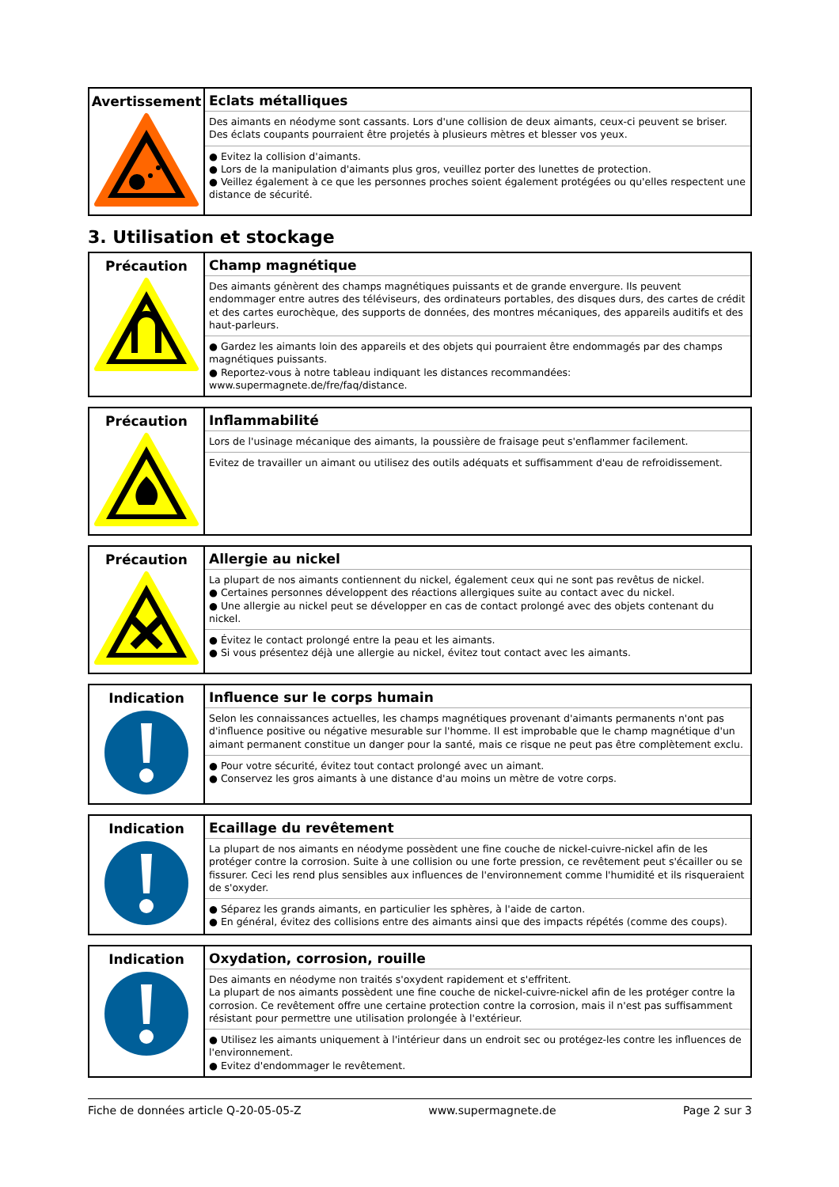| Avertissement | Eclats métalliques Des aimants en néodyme sont cassants. Lors d'une collision de deux aimants, ceux-ci peuvent se briser. Des éclats coupants pourraient être projetés à plusieurs mètres et blesser vos yeux. ● Evitez la collision d'aimants. ● Lors de la manipulation d'aimants plus gros, veuillez porter des lunettes de protection. ● Veillez également à ce que les personnes proches soient également protégées ou qu'elles respectent une distance de sécurité. |
3. Utilisation et stockage
| Précaution | Champ magnétique Des aimants génèrent des champs magnétiques puissants et de grande envergure. Ils peuvent endommager entre autres des téléviseurs, des ordinateurs portables, des disques durs, des cartes de crédit et des cartes eurochèque, des supports de données, des montres mécaniques, des appareils auditifs et des haut-parleurs. ● Gardez les aimants loin des appareils et des objets qui pourraient être endommagés par des champs magnétiques puissants. ● Reportez-vous à notre tableau indiquant les distances recommandées: www.supermagnete.de/fre/faq/distance. |
| Précaution | Inflammabilité Lors de l'usinage mécanique des aimants, la poussière de fraisage peut s'enflammer facilement. Evitez de travailler un aimant ou utilisez des outils adéquats et suffisamment d'eau de refroidissement. |
| Précaution | Allergie au nickel La plupart de nos aimants contiennent du nickel, également ceux qui ne sont pas revêtus de nickel. ● Certaines personnes développent des réactions allergiques suite au contact avec du nickel. ● Une allergie au nickel peut se développer en cas de contact prolongé avec des objets contenant du nickel. ● Évitez le contact prolongé entre la peau et les aimants. ● Si vous présentez déjà une allergie au nickel, évitez tout contact avec les aimants. |
| Indication | Influence sur le corps humain Selon les connaissances actuelles, les champs magnétiques provenant d'aimants permanents n'ont pas d'influence positive ou négative mesurable sur l'homme. Il est improbable que le champ magnétique d'un aimant permanent constitue un danger pour la santé, mais ce risque ne peut pas être complètement exclu. ● Pour votre sécurité, évitez tout contact prolongé avec un aimant. ● Conservez les gros aimants à une distance d'au moins un mètre de votre corps. |
| Indication | Ecaillage du revêtement La plupart de nos aimants en néodyme possèdent une fine couche de nickel-cuivre-nickel afin de les protéger contre la corrosion. Suite à une collision ou une forte pression, ce revêtement peut s'écailler ou se fissurer. Ceci les rend plus sensibles aux influences de l'environnement comme l'humidité et ils risqueraient de s'oxyder. ● Séparez les grands aimants, en particulier les sphères, à l'aide de carton. ● En général, évitez des collisions entre des aimants ainsi que des impacts répétés (comme des coups). |
| Indication | Oxydation, corrosion, rouille Des aimants en néodyme non traités s'oxydent rapidement et s'effritent. La plupart de nos aimants possèdent une fine couche de nickel-cuivre-nickel afin de les protéger contre la corrosion. Ce revêtement offre une certaine protection contre la corrosion, mais il n'est pas suffisamment résistant pour permettre une utilisation prolongée à l'extérieur. ● Utilisez les aimants uniquement à l'intérieur dans un endroit sec ou protégez-les contre les influences de l'environnement. ● Evitez d'endommager le revêtement. |
Fiche de données article Q-20-05-05-Z www.supermagnete.de Page 2 sur 3